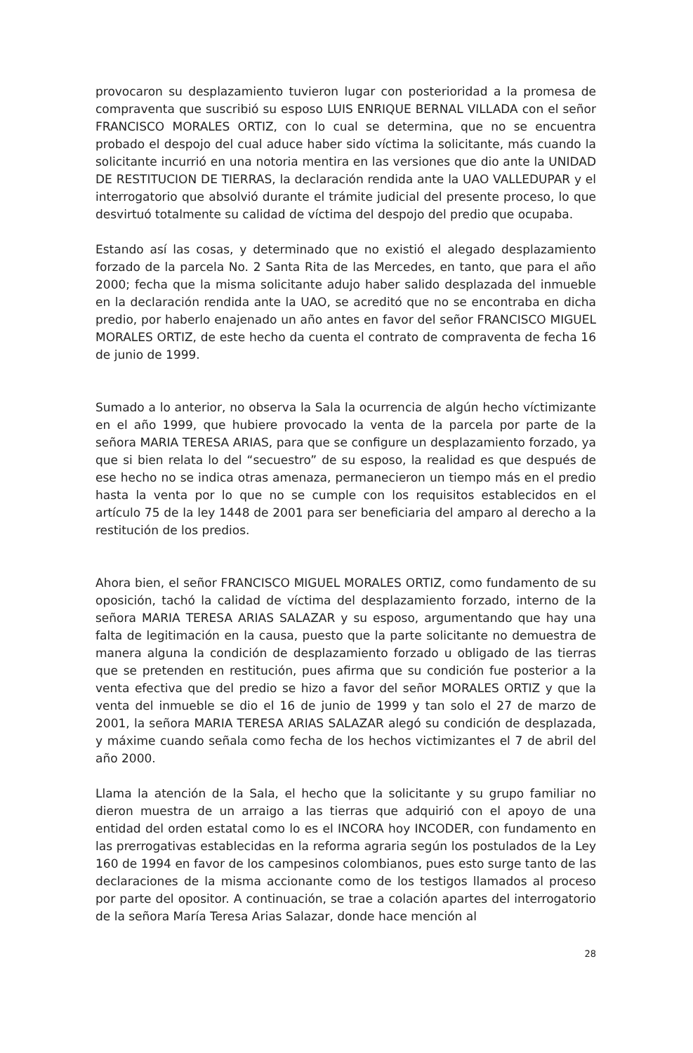provocaron su desplazamiento tuvieron lugar con posterioridad a la promesa de compraventa que suscribió su esposo LUIS ENRIQUE BERNAL VILLADA con el señor FRANCISCO MORALES ORTIZ, con lo cual se determina, que no se encuentra probado el despojo del cual aduce haber sido víctima la solicitante, más cuando la solicitante incurrió en una notoria mentira en las versiones que dio ante la UNIDAD DE RESTITUCION DE TIERRAS, la declaración rendida ante la UAO VALLEDUPAR y el interrogatorio que absolvió durante el trámite judicial del presente proceso, lo que desvirtuó totalmente su calidad de víctima del despojo del predio que ocupaba.
Estando así las cosas, y determinado que no existió el alegado desplazamiento forzado de la parcela No. 2 Santa Rita de las Mercedes, en tanto, que para el año 2000; fecha que la misma solicitante adujo haber salido desplazada del inmueble en la declaración rendida ante la UAO, se acreditó que no se encontraba en dicha predio, por haberlo enajenado un año antes en favor del señor FRANCISCO MIGUEL MORALES ORTIZ, de este hecho da cuenta el contrato de compraventa de fecha 16 de junio de 1999.
Sumado a lo anterior, no observa la Sala la ocurrencia de algún hecho víctimizante en el año 1999, que hubiere provocado la venta de la parcela por parte de la señora MARIA TERESA ARIAS, para que se configure un desplazamiento forzado, ya que si bien relata lo del “secuestro” de su esposo, la realidad es que después de ese hecho no se indica otras amenaza, permanecieron un tiempo más en el predio hasta la venta por lo que no se cumple con los requisitos establecidos en el artículo 75 de la ley 1448 de 2001 para ser beneficiaria del amparo al derecho a la restitución de los predios.
Ahora bien, el señor FRANCISCO MIGUEL MORALES ORTIZ, como fundamento de su oposición, tachó la calidad de víctima del desplazamiento forzado, interno de la señora MARIA TERESA ARIAS SALAZAR y su esposo, argumentando que hay una falta de legitimación en la causa, puesto que la parte solicitante no demuestra de manera alguna la condición de desplazamiento forzado u obligado de las tierras que se pretenden en restitución, pues afirma que su condición fue posterior a la venta efectiva que del predio se hizo a favor del señor MORALES ORTIZ y que la venta del inmueble se dio el 16 de junio de 1999 y tan solo el 27 de marzo de 2001, la señora MARIA TERESA ARIAS SALAZAR alegó su condición de desplazada, y máxime cuando señala como fecha de los hechos victimizantes el 7 de abril del año 2000.
Llama la atención de la Sala, el hecho que la solicitante y su grupo familiar no dieron muestra de un arraigo a las tierras que adquirió con el apoyo de una entidad del orden estatal como lo es el INCORA hoy INCODER, con fundamento en las prerrogativas establecidas en la reforma agraria según los postulados de la Ley 160 de 1994 en favor de los campesinos colombianos, pues esto surge tanto de las declaraciones de la misma accionante como de los testigos llamados al proceso por parte del opositor. A continuación, se trae a colación apartes del interrogatorio de la señora María Teresa Arias Salazar, donde hace mención al
28